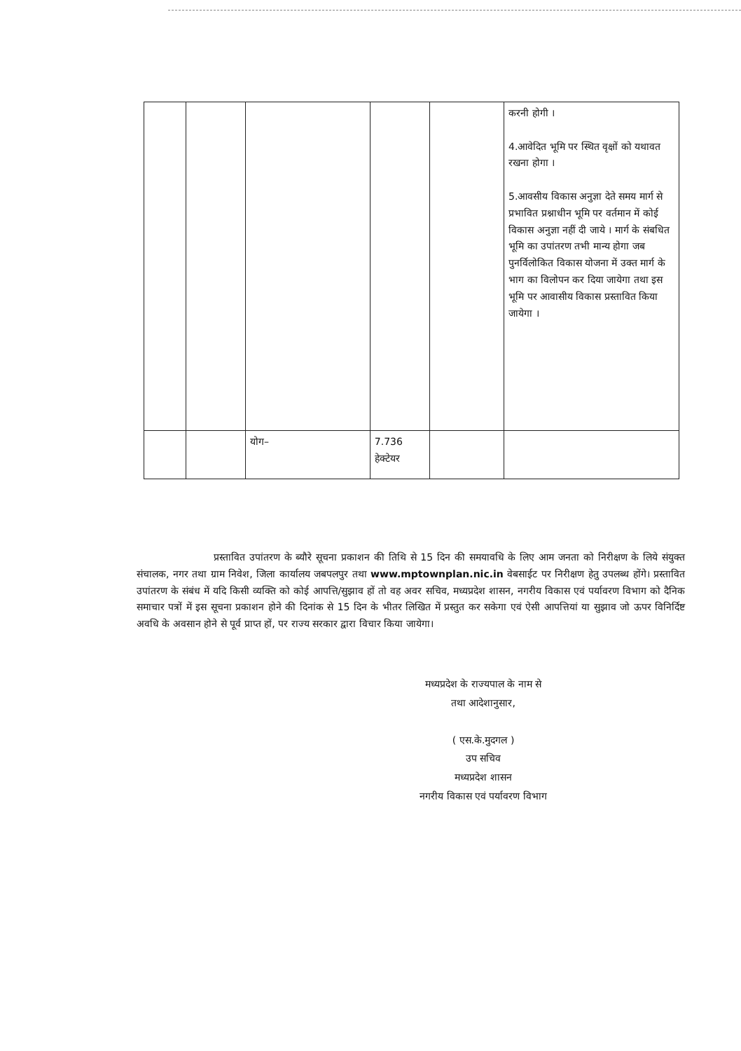| | | | | | करनी होगी । 4.आवेदित भूमि पर स्थित वृक्षों को यथावत रखना होगा । 5.आवसीय विकास अनुज्ञा देते समय मार्ग से प्रभावित प्रश्नाधीन भूमि पर वर्तमान में कोई विकास अनुज्ञा नहीं दी जाये । मार्ग के संबधित भूमि का उपांतरण तभी मान्य होगा जब पुनर्विलोकित विकास योजना में उक्त मार्ग के भाग का विलोपन कर दिया जायेगा तथा इस भूमि पर आवासीय विकास प्रस्तावित किया जायेगा । |
| | | योग– | 7.736 हेक्टेयर | | |
प्रस्तावित उपांतरण के ब्यौरे सूचना प्रकाशन की तिथि से 15 दिन की समयावधि के लिए आम जनता को निरीक्षण के लिये संयुक्त संचालक, नगर तथा ग्राम निवेश, जिला कार्यालय जबपलपुर तथा www.mptownplan.nic.in वेबसाईट पर निरीक्षण हेतु उपलब्ध होंगे। प्रस्तावित उपांतरण के संबंध में यदि किसी व्यक्ति को कोई आपत्ति/सुझाव हों तो वह अवर सचिव, मध्यप्रदेश शासन, नगरीय विकास एवं पर्यावरण विभाग को दैनिक समाचार पत्रों में इस सूचना प्रकाशन होने की दिनांक से 15 दिन के भीतर लिखित में प्रस्तुत कर सकेगा एवं ऐसी आपत्तियां या सुझाव जो ऊपर विनिर्दिष्ट अवधि के अवसान होने से पूर्व प्राप्त हों, पर राज्य सरकार द्वारा विचार किया जायेगा।
मध्यप्रदेश के राज्यपाल के नाम से
तथा आदेशानुसार,
( एस.के.मुदगल )
उप सचिव
मध्यप्रदेश शासन
नगरीय विकास एवं पर्यावरण विभाग